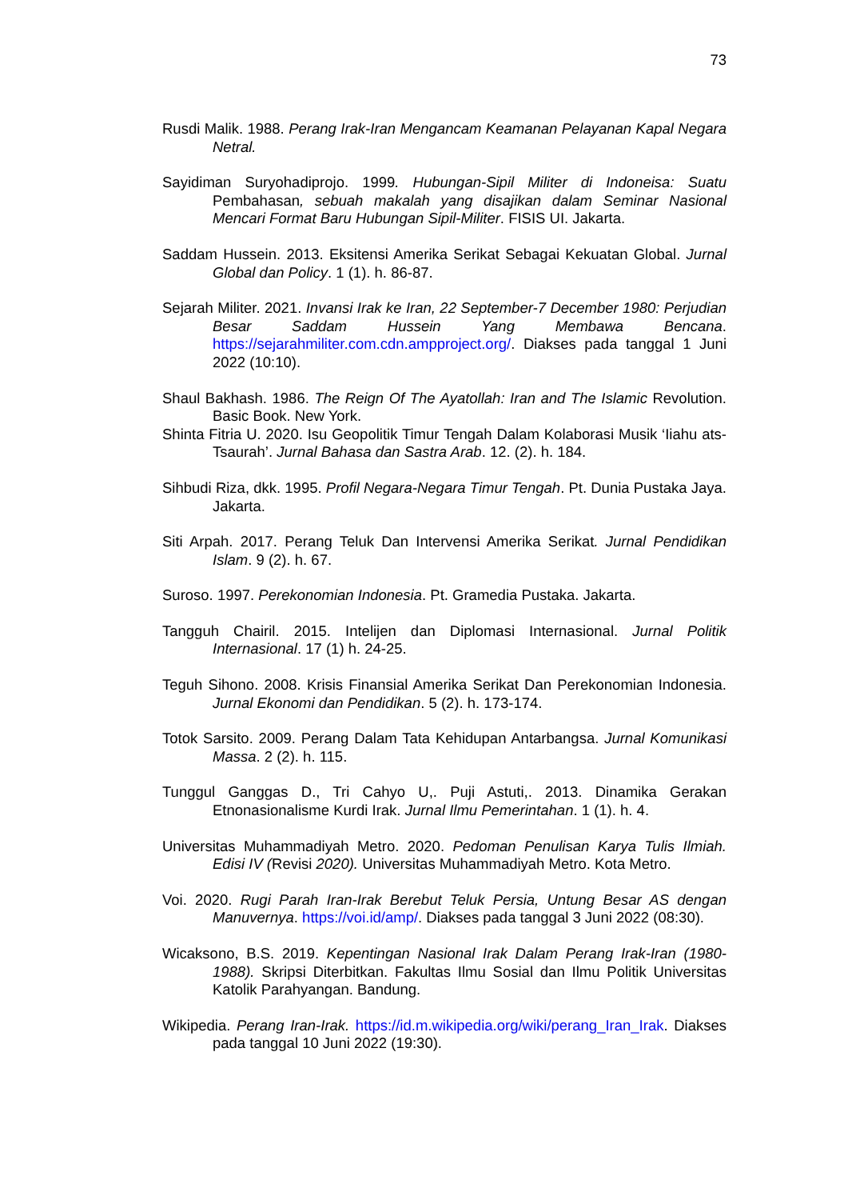73
Rusdi Malik. 1988. Perang Irak-Iran Mengancam Keamanan Pelayanan Kapal Negara Netral.
Sayidiman Suryohadiprojo. 1999. Hubungan-Sipil Militer di Indoneisa: Suatu Pembahasan, sebuah makalah yang disajikan dalam Seminar Nasional Mencari Format Baru Hubungan Sipil-Militer. FISIS UI. Jakarta.
Saddam Hussein. 2013. Eksitensi Amerika Serikat Sebagai Kekuatan Global. Jurnal Global dan Policy. 1 (1). h. 86-87.
Sejarah Militer. 2021. Invansi Irak ke Iran, 22 September-7 December 1980: Perjudian Besar Saddam Hussein Yang Membawa Bencana. https://sejarahmiliter.com.cdn.ampproject.org/. Diakses pada tanggal 1 Juni 2022 (10:10).
Shaul Bakhash. 1986. The Reign Of The Ayatollah: Iran and The Islamic Revolution. Basic Book. New York.
Shinta Fitria U. 2020. Isu Geopolitik Timur Tengah Dalam Kolaborasi Musik ‘Iiahu ats-Tsaurah’. Jurnal Bahasa dan Sastra Arab. 12. (2). h. 184.
Sihbudi Riza, dkk. 1995. Profil Negara-Negara Timur Tengah. Pt. Dunia Pustaka Jaya. Jakarta.
Siti Arpah. 2017. Perang Teluk Dan Intervensi Amerika Serikat. Jurnal Pendidikan Islam. 9 (2). h. 67.
Suroso. 1997. Perekonomian Indonesia. Pt. Gramedia Pustaka. Jakarta.
Tangguh Chairil. 2015. Intelijen dan Diplomasi Internasional. Jurnal Politik Internasional. 17 (1) h. 24-25.
Teguh Sihono. 2008. Krisis Finansial Amerika Serikat Dan Perekonomian Indonesia. Jurnal Ekonomi dan Pendidikan. 5 (2). h. 173-174.
Totok Sarsito. 2009. Perang Dalam Tata Kehidupan Antarbangsa. Jurnal Komunikasi Massa. 2 (2). h. 115.
Tunggul Ganggas D., Tri Cahyo U,. Puji Astuti,. 2013. Dinamika Gerakan Etnonasionalisme Kurdi Irak. Jurnal Ilmu Pemerintahan. 1 (1). h. 4.
Universitas Muhammadiyah Metro. 2020. Pedoman Penulisan Karya Tulis Ilmiah. Edisi IV (Revisi 2020). Universitas Muhammadiyah Metro. Kota Metro.
Voi. 2020. Rugi Parah Iran-Irak Berebut Teluk Persia, Untung Besar AS dengan Manuvernya. https://voi.id/amp/. Diakses pada tanggal 3 Juni 2022 (08:30).
Wicaksono, B.S. 2019. Kepentingan Nasional Irak Dalam Perang Irak-Iran (1980-1988). Skripsi Diterbitkan. Fakultas Ilmu Sosial dan Ilmu Politik Universitas Katolik Parahyangan. Bandung.
Wikipedia. Perang Iran-Irak. https://id.m.wikipedia.org/wiki/perang_Iran_Irak. Diakses pada tanggal 10 Juni 2022 (19:30).